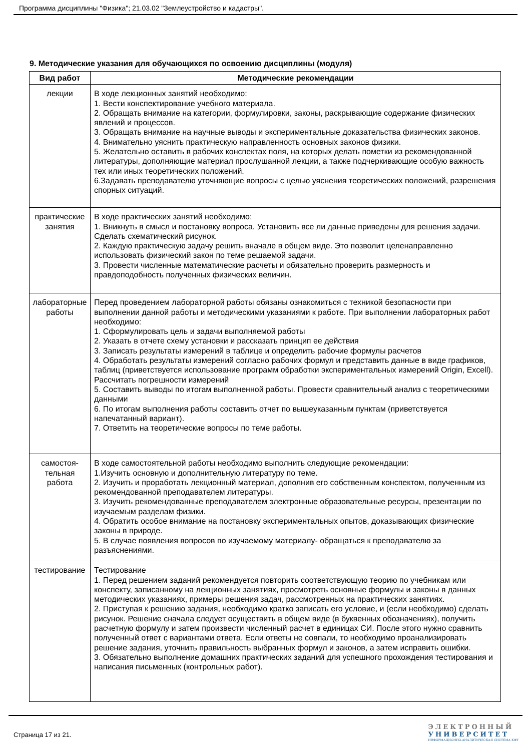Программа дисциплины "Физика"; 21.03.02 "Землеустройство и кадастры".
9. Методические указания для обучающихся по освоению дисциплины (модуля)
| Вид работ | Методические рекомендации |
| --- | --- |
| лекции | В ходе лекционных занятий необходимо: 1. Вести конспектирование учебного материала. 2. Обращать внимание на категории, формулировки, законы, раскрывающие содержание физических явлений и процессов. 3. Обращать внимание на научные выводы и экспериментальные доказательства физических законов. 4. Внимательно уяснить практическую направленность основных законов физики. 5. Желательно оставить в рабочих конспектах поля, на которых делать пометки из рекомендованной литературы, дополняющие материал прослушанной лекции, а также подчеркивающие особую важность тех или иных теоретических положений. 6.Задавать преподавателю уточняющие вопросы с целью уяснения теоретических положений, разрешения спорных ситуаций. |
| практические занятия | В ходе практических занятий необходимо: 1. Вникнуть в смысл и постановку вопроса. Установить все ли данные приведены для решения задачи. Сделать схематический рисунок. 2. Каждую практическую задачу решить вначале в общем виде. Это позволит целенаправленно использовать физический закон по теме решаемой задачи. 3. Провести численные математические расчеты и обязательно проверить размерность и правдоподобность полученных физических величин. |
| лабораторные работы | Перед проведением лабораторной работы обязаны ознакомиться с техникой безопасности при выполнении данной работы и методическими указаниями к работе. При выполнении лабораторных работ необходимо: 1. Сформулировать цель и задачи выполняемой работы 2. Указать в отчете схему установки и рассказать принцип ее действия 3. Записать результаты измерений в таблице и определить рабочие формулы расчетов 4. Обработать результаты измерений согласно рабочих формул и представить данные в виде графиков, таблиц (приветствуется использование программ обработки экспериментальных измерений Origin, Excell). Рассчитать погрешности измерений 5. Составить выводы по итогам выполненной работы. Провести сравнительный анализ с теоретическими данными 6. По итогам выполнения работы составить отчет по вышеуказанным пунктам (приветствуется напечатанный вариант). 7. Ответить на теоретические вопросы по теме работы. |
| самостоя- тельная работа | В ходе самостоятельной работы необходимо выполнить следующие рекомендации: 1.Изучить основную и дополнительную литературу по теме. 2. Изучить и проработать лекционный материал, дополнив его собственным конспектом, полученным из рекомендованной преподавателем литературы. 3. Изучить рекомендованные преподавателем электронные образовательные ресурсы, презентации по изучаемым разделам физики. 4. Обратить особое внимание на постановку экспериментальных опытов, доказывающих физические законы в природе. 5. В случае появления вопросов по изучаемому материалу- обращаться к преподавателю за разъяснениями. |
| тестирование | Тестирование 1. Перед решением заданий рекомендуется повторить соответствующую теорию по учебникам или конспекту, записанному на лекционных занятиях, просмотреть основные формулы и законы в данных методических указаниях, примеры решения задач, рассмотренных на практических занятиях. 2. Приступая к решению задания, необходимо кратко записать его условие, и (если необходимо) сделать рисунок. Решение сначала следует осуществить в общем виде (в буквенных обозначениях), получить расчетную формулу и затем произвести численный расчет в единицах СИ. После этого нужно сравнить полученный ответ с вариантами ответа. Если ответы не совпали, то необходимо проанализировать решение задания, уточнить правильность выбранных формул и законов, а затем исправить ошибки. 3. Обязательно выполнение домашних практических заданий для успешного прохождения тестирования и написания письменных (контрольных работ). |
Страница 17 из 21.
ЭЛЕКТРОННЫЙ
УНИВЕРСИТЕТ
ИНФОРМАЦИОННО-АНАЛИТИЧЕСКАЯ СИСТЕМА КФУ